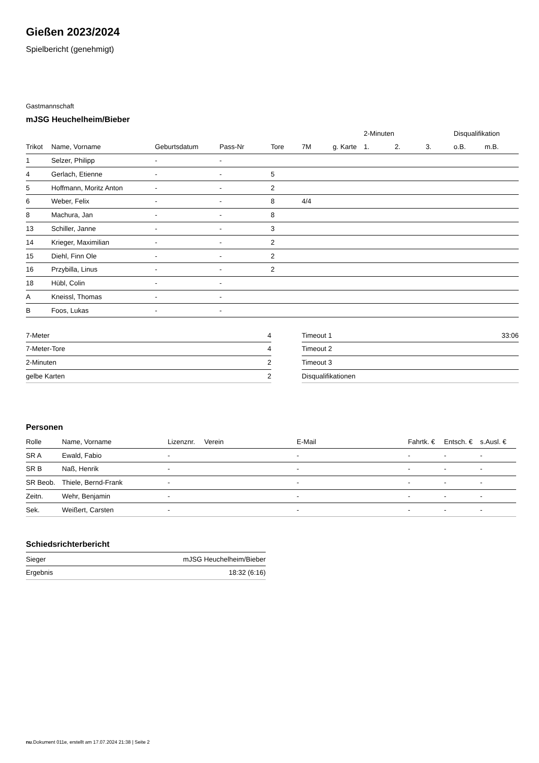Gießen 2023/2024
Spielbericht (genehmigt)
Gastmannschaft
mJSG Heuchelheim/Bieber
| | | | | | | | 2-Minuten | | | Disqualifikation | |
| --- | --- | --- | --- | --- | --- | --- | --- | --- | --- | --- | --- |
| Trikot | Name, Vorname | Geburtsdatum | Pass-Nr | Tore | 7M | g. Karte | 1. | 2. | 3. | o.B. | m.B. |
| 1 | Selzer, Philipp | - | - | | | | | | | | |
| 4 | Gerlach, Etienne | - | - | 5 | | | | | | | |
| 5 | Hoffmann, Moritz Anton | - | - | 2 | | | | | | | |
| 6 | Weber, Felix | - | - | 8 | 4/4 | | | | | | |
| 8 | Machura, Jan | - | - | 8 | | | | | | | |
| 13 | Schiller, Janne | - | - | 3 | | | | | | | |
| 14 | Krieger, Maximilian | - | - | 2 | | | | | | | |
| 15 | Diehl, Finn Ole | - | - | 2 | | | | | | | |
| 16 | Przybilla, Linus | - | - | 2 | | | | | | | |
| 18 | Hübl, Colin | - | - | | | | | | | | |
| A | Kneissl, Thomas | - | - | | | | | | | | |
| B | Foos, Lukas | - | - | | | | | | | | |
| 7-Meter | 4 |
| 7-Meter-Tore | 4 |
| 2-Minuten | 2 |
| gelbe Karten | 2 |
| Timeout 1 | 33:06 |
| Timeout 2 | |
| Timeout 3 | |
| Disqualifikationen | |
Personen
| Rolle | Name, Vorname | Lizenznr. | Verein | E-Mail | Fahrtk. € | Entsch. € | s.Ausl. € |
| --- | --- | --- | --- | --- | --- | --- | --- |
| SR A | Ewald, Fabio | - | | - | - | - | - |
| SR B | Naß, Henrik | - | | - | - | - | - |
| SR Beob. | Thiele, Bernd-Frank | - | | - | - | - | - |
| Zeitn. | Wehr, Benjamin | - | | - | - | - | - |
| Sek. | Weißert, Carsten | - | | - | - | - | - |
Schiedsrichterbericht
| Sieger | mJSG Heuchelheim/Bieber |
| Ergebnis | 18:32 (6:16) |
nu.Dokument 011e, erstellt am 17.07.2024 21:38 | Seite 2